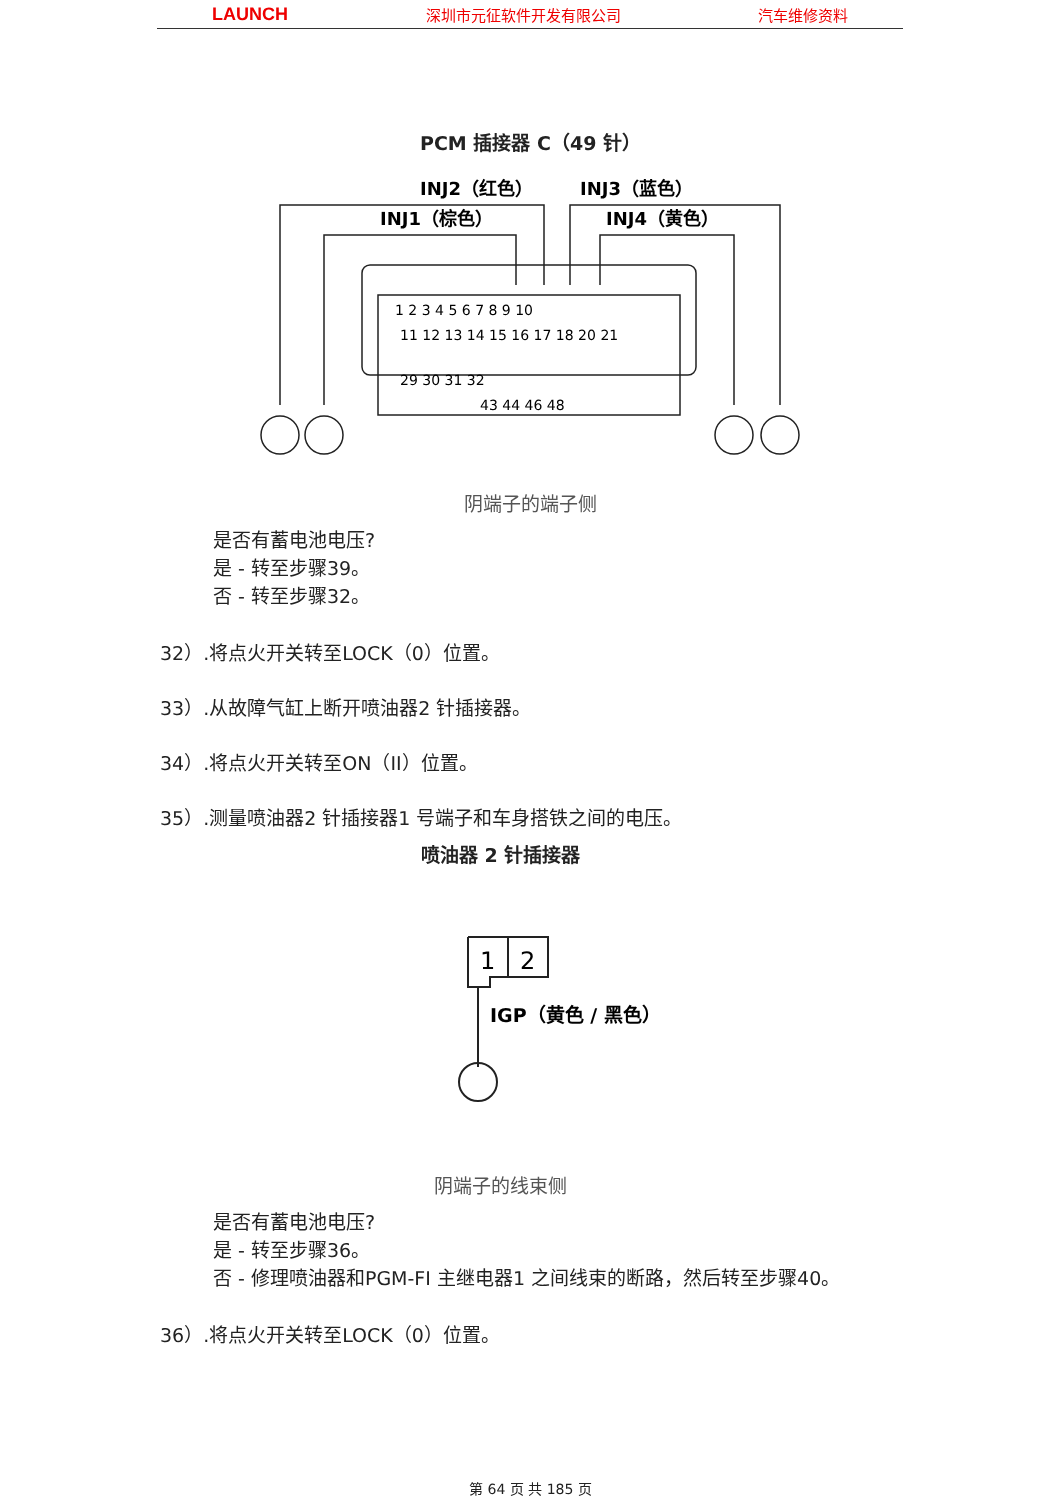LAUNCH 深圳市元征软件开发有限公司 汽车维修资料
PCM 插接器 C（49 针）
INJ2（红色）
INJ1（棕色）
INJ3（蓝色）
INJ4（黄色）
1 2 3 4 5 6 7 8 9 10
11 12 13 14 15 16 17 18 20 21
29 30 31 32
43 44 46 48
阴端子的端子侧
是否有蓄电池电压?
是 - 转至步骤39。
否 - 转至步骤32。
32）.将点火开关转至LOCK（0）位置。
33）.从故障气缸上断开喷油器2 针插接器。
34）.将点火开关转至ON（II）位置。
35）.测量喷油器2 针插接器1 号端子和车身搭铁之间的电压。
喷油器 2 针插接器
1
2
IGP（黄色 / 黑色）
阴端子的线束侧
是否有蓄电池电压?
是 - 转至步骤36。
否 - 修理喷油器和PGM-FI 主继电器1 之间线束的断路，然后转至步骤40。
36）.将点火开关转至LOCK（0）位置。
第 64 页 共 185 页